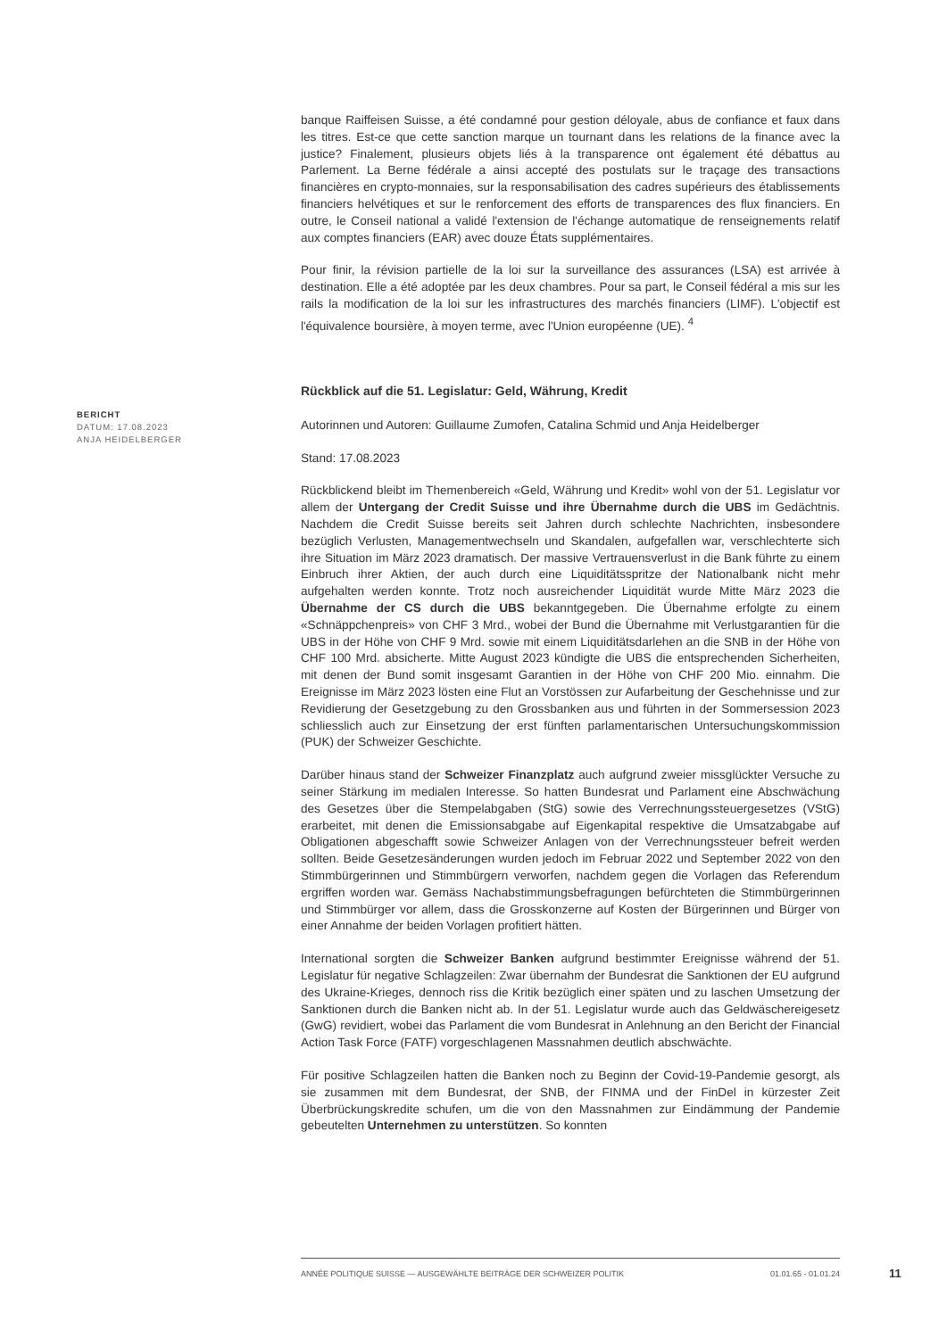banque Raiffeisen Suisse, a été condamné pour gestion déloyale, abus de confiance et faux dans les titres. Est-ce que cette sanction marque un tournant dans les relations de la finance avec la justice? Finalement, plusieurs objets liés à la transparence ont également été débattus au Parlement. La Berne fédérale a ainsi accepté des postulats sur le traçage des transactions financières en crypto-monnaies, sur la responsabilisation des cadres supérieurs des établissements financiers helvétiques et sur le renforcement des efforts de transparences des flux financiers. En outre, le Conseil national a validé l'extension de l'échange automatique de renseignements relatif aux comptes financiers (EAR) avec douze États supplémentaires.
Pour finir, la révision partielle de la loi sur la surveillance des assurances (LSA) est arrivée à destination. Elle a été adoptée par les deux chambres. Pour sa part, le Conseil fédéral a mis sur les rails la modification de la loi sur les infrastructures des marchés financiers (LIMF). L'objectif est l'équivalence boursière, à moyen terme, avec l'Union européenne (UE). <sup>4</sup>
Rückblick auf die 51. Legislatur: Geld, Währung, Kredit
Autorinnen und Autoren: Guillaume Zumofen, Catalina Schmid und Anja Heidelberger
Stand: 17.08.2023
Rückblickend bleibt im Themenbereich «Geld, Währung und Kredit» wohl von der 51. Legislatur vor allem der Untergang der Credit Suisse und ihre Übernahme durch die UBS im Gedächtnis. Nachdem die Credit Suisse bereits seit Jahren durch schlechte Nachrichten, insbesondere bezüglich Verlusten, Managementwechseln und Skandalen, aufgefallen war, verschlechterte sich ihre Situation im März 2023 dramatisch. Der massive Vertrauensverlust in die Bank führte zu einem Einbruch ihrer Aktien, der auch durch eine Liquiditätsspritze der Nationalbank nicht mehr aufgehalten werden konnte. Trotz noch ausreichender Liquidität wurde Mitte März 2023 die Übernahme der CS durch die UBS bekanntgegeben. Die Übernahme erfolgte zu einem «Schnäppchenpreis» von CHF 3 Mrd., wobei der Bund die Übernahme mit Verlustgarantien für die UBS in der Höhe von CHF 9 Mrd. sowie mit einem Liquiditätsdarlehen an die SNB in der Höhe von CHF 100 Mrd. absicherte. Mitte August 2023 kündigte die UBS die entsprechenden Sicherheiten, mit denen der Bund somit insgesamt Garantien in der Höhe von CHF 200 Mio. einnahm. Die Ereignisse im März 2023 lösten eine Flut an Vorstössen zur Aufarbeitung der Geschehnisse und zur Revidierung der Gesetzgebung zu den Grossbanken aus und führten in der Sommersession 2023 schliesslich auch zur Einsetzung der erst fünften parlamentarischen Untersuchungskommission (PUK) der Schweizer Geschichte.
Darüber hinaus stand der Schweizer Finanzplatz auch aufgrund zweier missglückter Versuche zu seiner Stärkung im medialen Interesse. So hatten Bundesrat und Parlament eine Abschwächung des Gesetzes über die Stempelabgaben (StG) sowie des Verrechnungssteuergesetzes (VStG) erarbeitet, mit denen die Emissionsabgabe auf Eigenkapital respektive die Umsatzabgabe auf Obligationen abgeschafft sowie Schweizer Anlagen von der Verrechnungssteuer befreit werden sollten. Beide Gesetzesänderungen wurden jedoch im Februar 2022 und September 2022 von den Stimmbürgerinnen und Stimmbürgern verworfen, nachdem gegen die Vorlagen das Referendum ergriffen worden war. Gemäss Nachabstimmungsbefragungen befürchteten die Stimmbürgerinnen und Stimmbürger vor allem, dass die Grosskonzerne auf Kosten der Bürgerinnen und Bürger von einer Annahme der beiden Vorlagen profitiert hätten.
International sorgten die Schweizer Banken aufgrund bestimmter Ereignisse während der 51. Legislatur für negative Schlagzeilen: Zwar übernahm der Bundesrat die Sanktionen der EU aufgrund des Ukraine-Krieges, dennoch riss die Kritik bezüglich einer späten und zu laschen Umsetzung der Sanktionen durch die Banken nicht ab. In der 51. Legislatur wurde auch das Geldwäschereigesetz (GwG) revidiert, wobei das Parlament die vom Bundesrat in Anlehnung an den Bericht der Financial Action Task Force (FATF) vorgeschlagenen Massnahmen deutlich abschwächte.
Für positive Schlagzeilen hatten die Banken noch zu Beginn der Covid-19-Pandemie gesorgt, als sie zusammen mit dem Bundesrat, der SNB, der FINMA und der FinDel in kürzester Zeit Überbrückungskredite schufen, um die von den Massnahmen zur Eindämmung der Pandemie gebeutelten Unternehmen zu unterstützen. So konnten
BERICHT
DATUM: 17.08.2023
ANJA HEIDELBERGER
ANNÉE POLITIQUE SUISSE — AUSGEWÄHLTE BEITRÄGE DER SCHWEIZER POLITIK 01.01.65 - 01.01.24
11